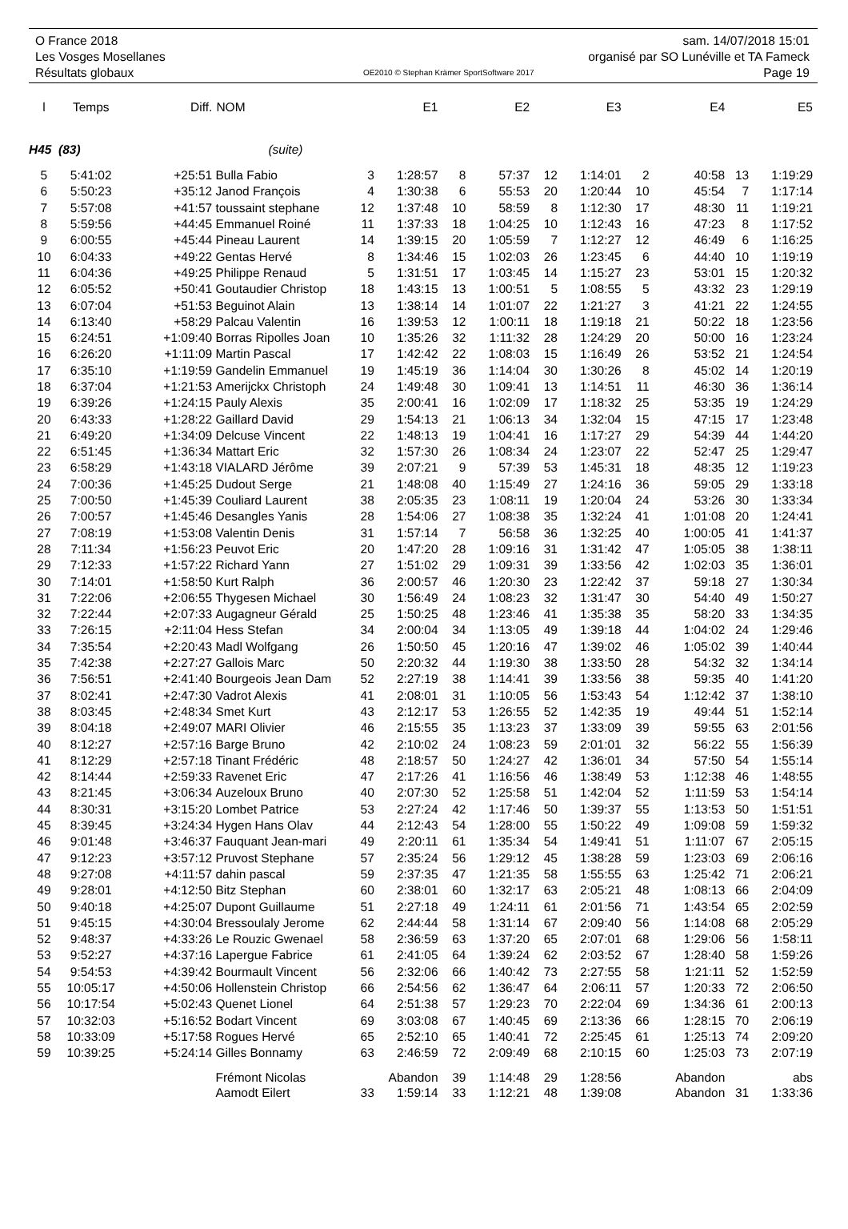O France 2018 sam. 14/07/2018 15:01
Les Vosges Mosellanes organisé par SO Lunéville et TA Fameck
Résultats globaux OE2010 © Stephan Krämer SportSoftware 2017 Page 19
| l | Temps | Diff. | NOM | | E1 | | E2 | | E3 | | E4 | | E5 |
| --- | --- | --- | --- | --- | --- | --- | --- | --- | --- | --- | --- | --- | --- |
| H45 (83) | | | (suite) | | | | | | | | | | |
| 5 | 5:41:02 | +25:51 | Bulla Fabio | 3 | 1:28:57 | 8 | 57:37 | 12 | 1:14:01 | 2 | 40:58 | 13 | 1:19:29 |
| 6 | 5:50:23 | +35:12 | Janod François | 4 | 1:30:38 | 6 | 55:53 | 20 | 1:20:44 | 10 | 45:54 | 7 | 1:17:14 |
| 7 | 5:57:08 | +41:57 | toussaint stephane | 12 | 1:37:48 | 10 | 58:59 | 8 | 1:12:30 | 17 | 48:30 | 11 | 1:19:21 |
| 8 | 5:59:56 | +44:45 | Emmanuel Roiné | 11 | 1:37:33 | 18 | 1:04:25 | 10 | 1:12:43 | 16 | 47:23 | 8 | 1:17:52 |
| 9 | 6:00:55 | +45:44 | Pineau Laurent | 14 | 1:39:15 | 20 | 1:05:59 | 7 | 1:12:27 | 12 | 46:49 | 6 | 1:16:25 |
| 10 | 6:04:33 | +49:22 | Gentas Hervé | 8 | 1:34:46 | 15 | 1:02:03 | 26 | 1:23:45 | 6 | 44:40 | 10 | 1:19:19 |
| 11 | 6:04:36 | +49:25 | Philippe Renaud | 5 | 1:31:51 | 17 | 1:03:45 | 14 | 1:15:27 | 23 | 53:01 | 15 | 1:20:32 |
| 12 | 6:05:52 | +50:41 | Goutaudier Christop | 18 | 1:43:15 | 13 | 1:00:51 | 5 | 1:08:55 | 5 | 43:32 | 23 | 1:29:19 |
| 13 | 6:07:04 | +51:53 | Beguinot Alain | 13 | 1:38:14 | 14 | 1:01:07 | 22 | 1:21:27 | 3 | 41:21 | 22 | 1:24:55 |
| 14 | 6:13:40 | +58:29 | Palcau Valentin | 16 | 1:39:53 | 12 | 1:00:11 | 18 | 1:19:18 | 21 | 50:22 | 18 | 1:23:56 |
| 15 | 6:24:51 | +1:09:40 | Borras Ripolles Joan | 10 | 1:35:26 | 32 | 1:11:32 | 28 | 1:24:29 | 20 | 50:00 | 16 | 1:23:24 |
| 16 | 6:26:20 | +1:11:09 | Martin Pascal | 17 | 1:42:42 | 22 | 1:08:03 | 15 | 1:16:49 | 26 | 53:52 | 21 | 1:24:54 |
| 17 | 6:35:10 | +1:19:59 | Gandelin Emmanuel | 19 | 1:45:19 | 36 | 1:14:04 | 30 | 1:30:26 | 8 | 45:02 | 14 | 1:20:19 |
| 18 | 6:37:04 | +1:21:53 | Amerijckx Christoph | 24 | 1:49:48 | 30 | 1:09:41 | 13 | 1:14:51 | 11 | 46:30 | 36 | 1:36:14 |
| 19 | 6:39:26 | +1:24:15 | Pauly Alexis | 35 | 2:00:41 | 16 | 1:02:09 | 17 | 1:18:32 | 25 | 53:35 | 19 | 1:24:29 |
| 20 | 6:43:33 | +1:28:22 | Gaillard David | 29 | 1:54:13 | 21 | 1:06:13 | 34 | 1:32:04 | 15 | 47:15 | 17 | 1:23:48 |
| 21 | 6:49:20 | +1:34:09 | Delcuse Vincent | 22 | 1:48:13 | 19 | 1:04:41 | 16 | 1:17:27 | 29 | 54:39 | 44 | 1:44:20 |
| 22 | 6:51:45 | +1:36:34 | Mattart Eric | 32 | 1:57:30 | 26 | 1:08:34 | 24 | 1:23:07 | 22 | 52:47 | 25 | 1:29:47 |
| 23 | 6:58:29 | +1:43:18 | VIALARD Jérôme | 39 | 2:07:21 | 9 | 57:39 | 53 | 1:45:31 | 18 | 48:35 | 12 | 1:19:23 |
| 24 | 7:00:36 | +1:45:25 | Dudout Serge | 21 | 1:48:08 | 40 | 1:15:49 | 27 | 1:24:16 | 36 | 59:05 | 29 | 1:33:18 |
| 25 | 7:00:50 | +1:45:39 | Couliard Laurent | 38 | 2:05:35 | 23 | 1:08:11 | 19 | 1:20:04 | 24 | 53:26 | 30 | 1:33:34 |
| 26 | 7:00:57 | +1:45:46 | Desangles Yanis | 28 | 1:54:06 | 27 | 1:08:38 | 35 | 1:32:24 | 41 | 1:01:08 | 20 | 1:24:41 |
| 27 | 7:08:19 | +1:53:08 | Valentin Denis | 31 | 1:57:14 | 7 | 56:58 | 36 | 1:32:25 | 40 | 1:00:05 | 41 | 1:41:37 |
| 28 | 7:11:34 | +1:56:23 | Peuvot Eric | 20 | 1:47:20 | 28 | 1:09:16 | 31 | 1:31:42 | 47 | 1:05:05 | 38 | 1:38:11 |
| 29 | 7:12:33 | +1:57:22 | Richard Yann | 27 | 1:51:02 | 29 | 1:09:31 | 39 | 1:33:56 | 42 | 1:02:03 | 35 | 1:36:01 |
| 30 | 7:14:01 | +1:58:50 | Kurt Ralph | 36 | 2:00:57 | 46 | 1:20:30 | 23 | 1:22:42 | 37 | 59:18 | 27 | 1:30:34 |
| 31 | 7:22:06 | +2:06:55 | Thygesen Michael | 30 | 1:56:49 | 24 | 1:08:23 | 32 | 1:31:47 | 30 | 54:40 | 49 | 1:50:27 |
| 32 | 7:22:44 | +2:07:33 | Augagneur Gérald | 25 | 1:50:25 | 48 | 1:23:46 | 41 | 1:35:38 | 35 | 58:20 | 33 | 1:34:35 |
| 33 | 7:26:15 | +2:11:04 | Hess Stefan | 34 | 2:00:04 | 34 | 1:13:05 | 49 | 1:39:18 | 44 | 1:04:02 | 24 | 1:29:46 |
| 34 | 7:35:54 | +2:20:43 | Madl Wolfgang | 26 | 1:50:50 | 45 | 1:20:16 | 47 | 1:39:02 | 46 | 1:05:02 | 39 | 1:40:44 |
| 35 | 7:42:38 | +2:27:27 | Gallois Marc | 50 | 2:20:32 | 44 | 1:19:30 | 38 | 1:33:50 | 28 | 54:32 | 32 | 1:34:14 |
| 36 | 7:56:51 | +2:41:40 | Bourgeois Jean Dam | 52 | 2:27:19 | 38 | 1:14:41 | 39 | 1:33:56 | 38 | 59:35 | 40 | 1:41:20 |
| 37 | 8:02:41 | +2:47:30 | Vadrot Alexis | 41 | 2:08:01 | 31 | 1:10:05 | 56 | 1:53:43 | 54 | 1:12:42 | 37 | 1:38:10 |
| 38 | 8:03:45 | +2:48:34 | Smet Kurt | 43 | 2:12:17 | 53 | 1:26:55 | 52 | 1:42:35 | 19 | 49:44 | 51 | 1:52:14 |
| 39 | 8:04:18 | +2:49:07 | MARI Olivier | 46 | 2:15:55 | 35 | 1:13:23 | 37 | 1:33:09 | 39 | 59:55 | 63 | 2:01:56 |
| 40 | 8:12:27 | +2:57:16 | Barge Bruno | 42 | 2:10:02 | 24 | 1:08:23 | 59 | 2:01:01 | 32 | 56:22 | 55 | 1:56:39 |
| 41 | 8:12:29 | +2:57:18 | Tinant Frédéric | 48 | 2:18:57 | 50 | 1:24:27 | 42 | 1:36:01 | 34 | 57:50 | 54 | 1:55:14 |
| 42 | 8:14:44 | +2:59:33 | Ravenet Eric | 47 | 2:17:26 | 41 | 1:16:56 | 46 | 1:38:49 | 53 | 1:12:38 | 46 | 1:48:55 |
| 43 | 8:21:45 | +3:06:34 | Auzeloux Bruno | 40 | 2:07:30 | 52 | 1:25:58 | 51 | 1:42:04 | 52 | 1:11:59 | 53 | 1:54:14 |
| 44 | 8:30:31 | +3:15:20 | Lombet Patrice | 53 | 2:27:24 | 42 | 1:17:46 | 50 | 1:39:37 | 55 | 1:13:53 | 50 | 1:51:51 |
| 45 | 8:39:45 | +3:24:34 | Hygen Hans Olav | 44 | 2:12:43 | 54 | 1:28:00 | 55 | 1:50:22 | 49 | 1:09:08 | 59 | 1:59:32 |
| 46 | 9:01:48 | +3:46:37 | Fauquant Jean-mari | 49 | 2:20:11 | 61 | 1:35:34 | 54 | 1:49:41 | 51 | 1:11:07 | 67 | 2:05:15 |
| 47 | 9:12:23 | +3:57:12 | Pruvost Stephane | 57 | 2:35:24 | 56 | 1:29:12 | 45 | 1:38:28 | 59 | 1:23:03 | 69 | 2:06:16 |
| 48 | 9:27:08 | +4:11:57 | dahin pascal | 59 | 2:37:35 | 47 | 1:21:35 | 58 | 1:55:55 | 63 | 1:25:42 | 71 | 2:06:21 |
| 49 | 9:28:01 | +4:12:50 | Bitz Stephan | 60 | 2:38:01 | 60 | 1:32:17 | 63 | 2:05:21 | 48 | 1:08:13 | 66 | 2:04:09 |
| 50 | 9:40:18 | +4:25:07 | Dupont Guillaume | 51 | 2:27:18 | 49 | 1:24:11 | 61 | 2:01:56 | 71 | 1:43:54 | 65 | 2:02:59 |
| 51 | 9:45:15 | +4:30:04 | Bressoulaly Jerome | 62 | 2:44:44 | 58 | 1:31:14 | 67 | 2:09:40 | 56 | 1:14:08 | 68 | 2:05:29 |
| 52 | 9:48:37 | +4:33:26 | Le Rouzic Gwenael | 58 | 2:36:59 | 63 | 1:37:20 | 65 | 2:07:01 | 68 | 1:29:06 | 56 | 1:58:11 |
| 53 | 9:52:27 | +4:37:16 | Lapergue Fabrice | 61 | 2:41:05 | 64 | 1:39:24 | 62 | 2:03:52 | 67 | 1:28:40 | 58 | 1:59:26 |
| 54 | 9:54:53 | +4:39:42 | Bourmault Vincent | 56 | 2:32:06 | 66 | 1:40:42 | 73 | 2:27:55 | 58 | 1:21:11 | 52 | 1:52:59 |
| 55 | 10:05:17 | +4:50:06 | Hollenstein Christop | 66 | 2:54:56 | 62 | 1:36:47 | 64 | 2:06:11 | 57 | 1:20:33 | 72 | 2:06:50 |
| 56 | 10:17:54 | +5:02:43 | Quenet Lionel | 64 | 2:51:38 | 57 | 1:29:23 | 70 | 2:22:04 | 69 | 1:34:36 | 61 | 2:00:13 |
| 57 | 10:32:03 | +5:16:52 | Bodart Vincent | 69 | 3:03:08 | 67 | 1:40:45 | 69 | 2:13:36 | 66 | 1:28:15 | 70 | 2:06:19 |
| 58 | 10:33:09 | +5:17:58 | Rogues Hervé | 65 | 2:52:10 | 65 | 1:40:41 | 72 | 2:25:45 | 61 | 1:25:13 | 74 | 2:09:20 |
| 59 | 10:39:25 | +5:24:14 | Gilles Bonnamy | 63 | 2:46:59 | 72 | 2:09:49 | 68 | 2:10:15 | 60 | 1:25:03 | 73 | 2:07:19 |
| | | | Frémont Nicolas | | Abandon | 39 | 1:14:48 | 29 | 1:28:56 | | Abandon | | abs |
| | | | Aamodt Eilert | 33 | 1:59:14 | 33 | 1:12:21 | 48 | 1:39:08 | | Abandon | 31 | 1:33:36 |